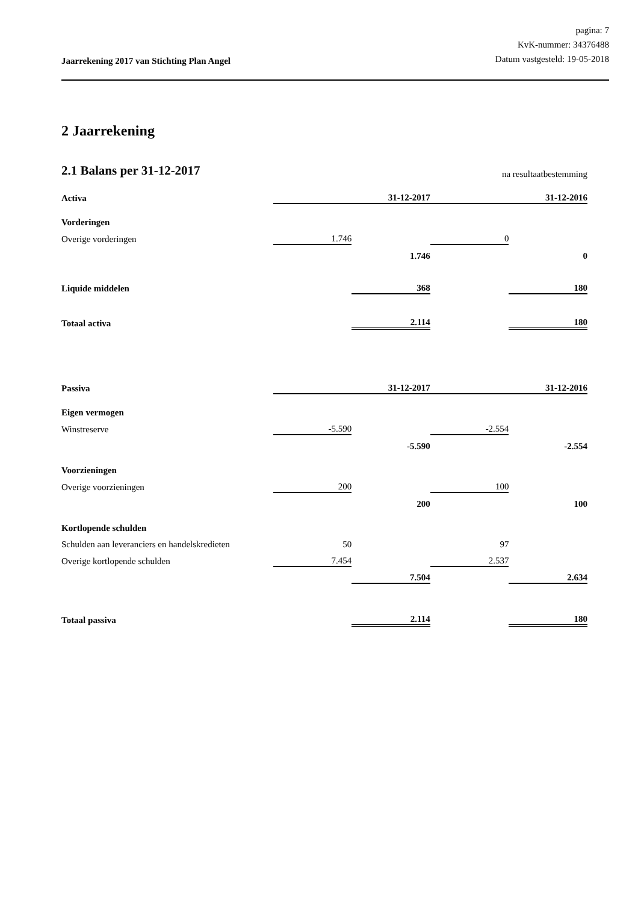Jaarrekening 2017 van Stichting Plan Angel
pagina: 7
KvK-nummer: 34376488
Datum vastgesteld: 19-05-2018
2 Jaarrekening
2.1 Balans per 31-12-2017
na resultaatbestemming
| Activa | | 31-12-2017 | | 31-12-2016 |
| Vorderingen | | | | |
| Overige vorderingen | 1.746 | | 0 | |
| | | 1.746 | | 0 |
| Liquide middelen | | 368 | | 180 |
| Totaal activa | | 2.114 | | 180 |
| Passiva | | 31-12-2017 | | 31-12-2016 |
| Eigen vermogen | | | | |
| Winstreserve | -5.590 | | -2.554 | |
| | | -5.590 | | -2.554 |
| Voorzieningen | | | | |
| Overige voorzieningen | 200 | | 100 | |
| | | 200 | | 100 |
| Kortlopende schulden | | | | |
| Schulden aan leveranciers en handelskredieten | 50 | | 97 | |
| Overige kortlopende schulden | 7.454 | | 2.537 | |
| | | 7.504 | | 2.634 |
| Totaal passiva | | 2.114 | | 180 |